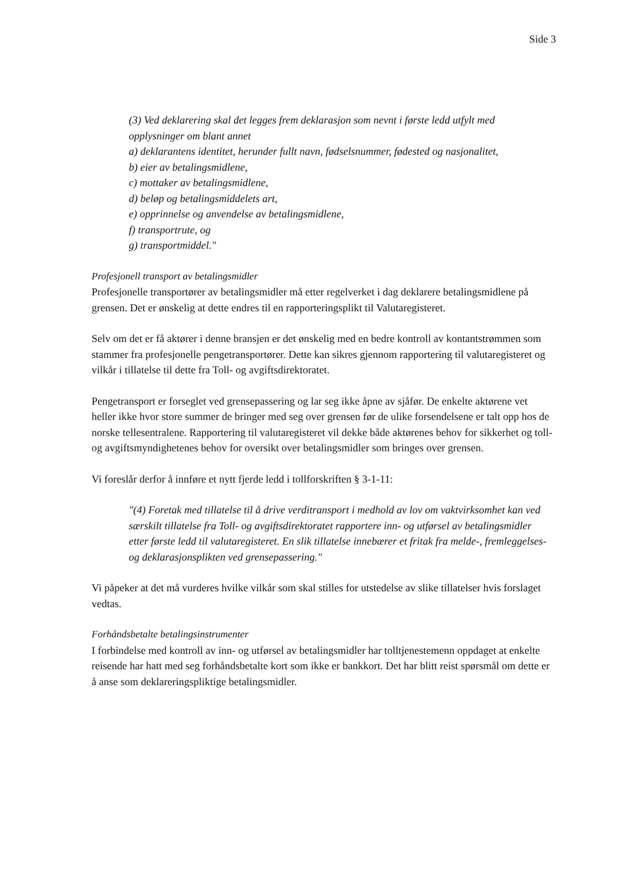Side 3
(3) Ved deklarering skal det legges frem deklarasjon som nevnt i første ledd utfylt med opplysninger om blant annet
a) deklarantens identitet, herunder fullt navn, fødselsnummer, fødested og nasjonalitet,
b) eier av betalingsmidlene,
c) mottaker av betalingsmidlene,
d) beløp og betalingsmiddelets art,
e) opprinnelse og anvendelse av betalingsmidlene,
f) transportrute, og
g) transportmiddel."
Profesjonell transport av betalingsmidler
Profesjonelle transportører av betalingsmidler må etter regelverket i dag deklarere betalingsmidlene på grensen. Det er ønskelig at dette endres til en rapporteringsplikt til Valutaregisteret.
Selv om det er få aktører i denne bransjen er det ønskelig med en bedre kontroll av kontantstrømmen som stammer fra profesjonelle pengetransportører. Dette kan sikres gjennom rapportering til valutaregisteret og vilkår i tillatelse til dette fra Toll- og avgiftsdirektoratet.
Pengetransport er forseglet ved grensepassering og lar seg ikke åpne av sjåfør. De enkelte aktørene vet heller ikke hvor store summer de bringer med seg over grensen før de ulike forsendelsene er talt opp hos de norske tellesentralene. Rapportering til valutaregisteret vil dekke både aktørenes behov for sikkerhet og toll- og avgiftsmyndighetenes behov for oversikt over betalingsmidler som bringes over grensen.
Vi foreslår derfor å innføre et nytt fjerde ledd i tollforskriften § 3-1-11:
"(4) Foretak med tillatelse til å drive verditransport i medhold av lov om vaktvirksomhet kan ved særskilt tillatelse fra Toll- og avgiftsdirektoratet rapportere inn- og utførsel av betalingsmidler etter første ledd til valutaregisteret. En slik tillatelse innebærer et fritak fra melde-, fremleggelses- og deklarasjonsplikten ved grensepassering."
Vi påpeker at det må vurderes hvilke vilkår som skal stilles for utstedelse av slike tillatelser hvis forslaget vedtas.
Forhåndsbetalte betalingsinstrumenter
I forbindelse med kontroll av inn- og utførsel av betalingsmidler har tolltjenestemenn oppdaget at enkelte reisende har hatt med seg forhåndsbetalte kort som ikke er bankkort. Det har blitt reist spørsmål om dette er å anse som deklareringspliktige betalingsmidler.